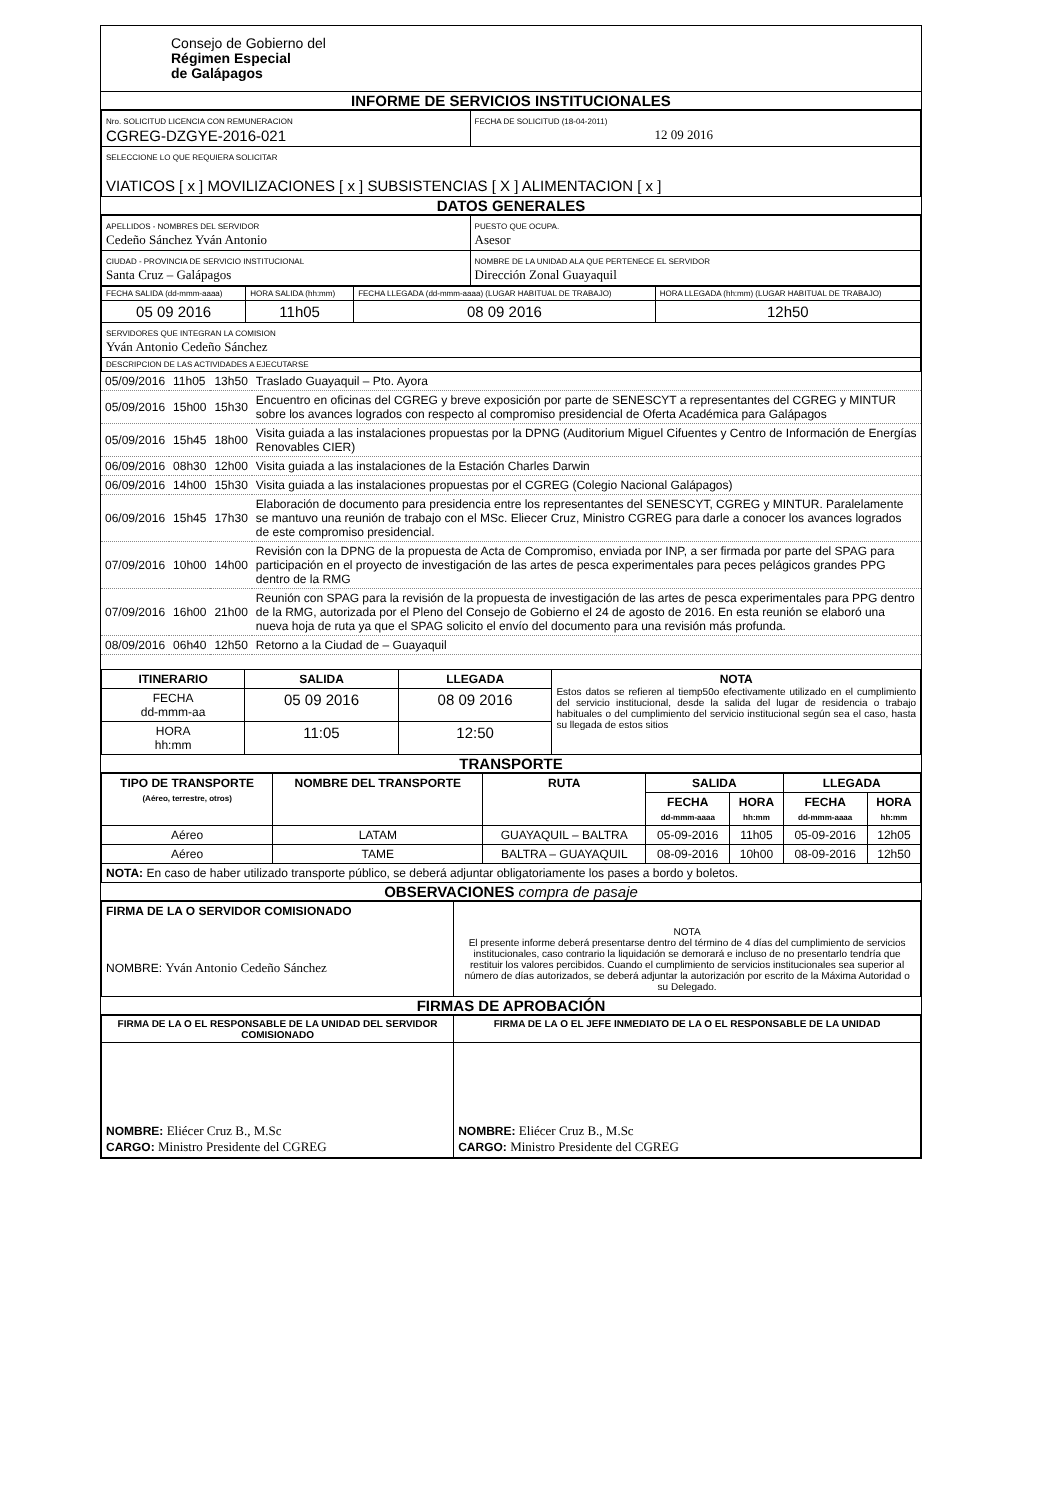Consejo de Gobierno del
Régimen Especial
de Galápagos
INFORME DE SERVICIOS INSTITUCIONALES
| Nro. SOLICITUD LICENCIA CON REMUNERACION CGREG-DZGYE-2016-021 | FECHA DE SOLICITUD (18-04-2011) 12 09 2016 |
| SELECCIONE LO QUE REQUIERA SOLICITAR VIATICOS [ x ] MOVILIZACIONES [ x ] SUBSISTENCIAS [ X ] ALIMENTACION [ x ] | |
DATOS GENERALES
| APELLIDOS - NOMBRES DEL SERVIDOR Cedeño Sánchez Yván Antonio | PUESTO QUE OCUPA. Asesor |
| CIUDAD - PROVINCIA DE SERVICIO INSTITUCIONAL Santa Cruz – Galápagos | NOMBRE DE LA UNIDAD ALA QUE PERTENECE EL SERVIDOR Dirección Zonal Guayaquil |
| FECHA SALIDA (dd-mmm-aaaa) | HORA SALIDA (hh:mm) | FECHA LLEGADA (dd-mmm-aaaa) (LUGAR HABITUAL DE TRABAJO) | HORA LLEGADA (hh:mm) (LUGAR HABITUAL DE TRABAJO) |
| 05 09 2016 | 11h05 | 08 09 2016 | 12h50 |
| SERVIDORES QUE INTEGRAN LA COMISION Yván Antonio Cedeño Sánchez | | | |
| DESCRIPCION DE LAS ACTIVIDADES A EJECUTARSE | | | |
| 05/09/2016 | 11h05 | 13h50 | Traslado Guayaquil – Pto. Ayora |
| 05/09/2016 | 15h00 | 15h30 | Encuentro en oficinas del CGREG y breve exposición por parte de SENESCYT a representantes del CGREG y MINTUR sobre los avances logrados con respecto al compromiso presidencial de Oferta Académica para Galápagos |
| 05/09/2016 | 15h45 | 18h00 | Visita guiada a las instalaciones propuestas por la DPNG (Auditorium Miguel Cifuentes y Centro de Información de Energías Renovables CIER) |
| 06/09/2016 | 08h30 | 12h00 | Visita guiada a las instalaciones de la Estación Charles Darwin |
| 06/09/2016 | 14h00 | 15h30 | Visita guiada a las instalaciones propuestas por el CGREG (Colegio Nacional Galápagos) |
| 06/09/2016 | 15h45 | 17h30 | Elaboración de documento para presidencia entre los representantes del SENESCYT, CGREG y MINTUR. Paralelamente se mantuvo una reunión de trabajo con el MSc. Eliecer Cruz, Ministro CGREG para darle a conocer los avances logrados de este compromiso presidencial. |
| 07/09/2016 | 10h00 | 14h00 | Revisión con la DPNG de la propuesta de Acta de Compromiso, enviada por INP, a ser firmada por parte del SPAG para participación en el proyecto de investigación de las artes de pesca experimentales para peces pelágicos grandes PPG dentro de la RMG |
| 07/09/2016 | 16h00 | 21h00 | Reunión con SPAG para la revisión de la propuesta de investigación de las artes de pesca experimentales para PPG dentro de la RMG, autorizada por el Pleno del Consejo de Gobierno el 24 de agosto de 2016. En esta reunión se elaboró una nueva hoja de ruta ya que el SPAG solicito el envío del documento para una revisión más profunda. |
| 08/09/2016 | 06h40 | 12h50 | Retorno a la Ciudad de – Guayaquil |
| ITINERARIO | SALIDA | LLEGADA | NOTA Estos datos se refieren al tiemp50o efectivamente utilizado en el cumplimiento del servicio institucional, desde la salida del lugar de residencia o trabajo habituales o del cumplimiento del servicio institucional según sea el caso, hasta su llegada de estos sitios |
| FECHA dd-mmm-aa | 05 09 2016 | 08 09 2016 | |
| HORA hh:mm | 11:05 | 12:50 | |
TRANSPORTE
| TIPO DE TRANSPORTE (Aéreo, terrestre, otros) | NOMBRE DEL TRANSPORTE | RUTA | SALIDA | | LLEGADA | |
| --- | --- | --- | --- | --- | --- | --- |
| | | | FECHA dd-mmm-aaaa | HORA hh:mm | FECHA dd-mmm-aaaa | HORA hh:mm |
| Aéreo | LATAM | GUAYAQUIL – BALTRA | 05-09-2016 | 11h05 | 05-09-2016 | 12h05 |
| Aéreo | TAME | BALTRA – GUAYAQUIL | 08-09-2016 | 10h00 | 08-09-2016 | 12h50 |
| NOTA: En caso de haber utilizado transporte público, se deberá adjuntar obligatoriamente los pases a bordo y boletos. | | | | | | |
OBSERVACIONES compra de pasaje
| FIRMA DE LA O SERVIDOR COMISIONADO NOMBRE: Yván Antonio Cedeño Sánchez | NOTA El presente informe deberá presentarse dentro del término de 4 días del cumplimiento de servicios institucionales, caso contrario la liquidación se demorará e incluso de no presentarlo tendría que restituir los valores percibidos. Cuando el cumplimiento de servicios institucionales sea superior al número de días autorizados, se deberá adjuntar la autorización por escrito de la Máxima Autoridad o su Delegado. |
FIRMAS DE APROBACIÓN
| FIRMA DE LA O EL RESPONSABLE DE LA UNIDAD DEL SERVIDOR COMISIONADO | FIRMA DE LA O EL JEFE INMEDIATO DE LA O EL RESPONSABLE DE LA UNIDAD |
| NOMBRE: Eliécer Cruz B., M.Sc CARGO: Ministro Presidente del CGREG | NOMBRE: Eliécer Cruz B., M.Sc CARGO: Ministro Presidente del CGREG |